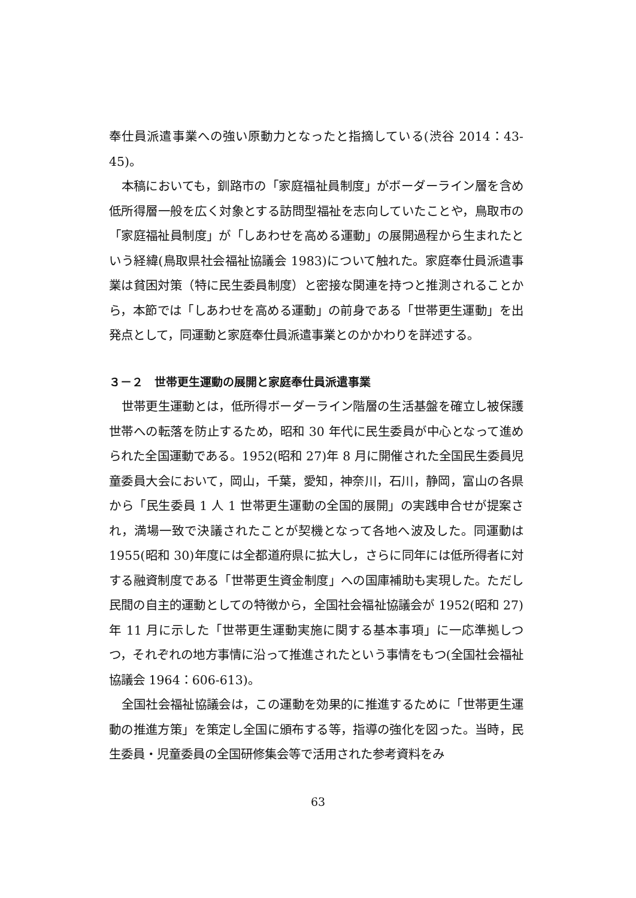奉仕員派遣事業への強い原動力となったと指摘している(渋谷 2014：43-45)。
本稿においても，釧路市の「家庭福祉員制度」がボーダーライン層を含め低所得層一般を広く対象とする訪問型福祉を志向していたことや，鳥取市の「家庭福祉員制度」が「しあわせを高める運動」の展開過程から生まれたという経緯(鳥取県社会福祉協議会 1983)について触れた。家庭奉仕員派遣事業は貧困対策（特に民生委員制度）と密接な関連を持つと推測されることから，本節では「しあわせを高める運動」の前身である「世帯更生運動」を出発点として，同運動と家庭奉仕員派遣事業とのかかわりを詳述する。
３－２　世帯更生運動の展開と家庭奉仕員派遣事業
世帯更生運動とは，低所得ボーダーライン階層の生活基盤を確立し被保護世帯への転落を防止するため，昭和 30 年代に民生委員が中心となって進められた全国運動である。1952(昭和 27)年 8 月に開催された全国民生委員児童委員大会において，岡山，千葉，愛知，神奈川，石川，静岡，富山の各県から「民生委員 1 人 1 世帯更生運動の全国的展開」の実践申合せが提案され，満場一致で決議されたことが契機となって各地へ波及した。同運動は 1955(昭和 30)年度には全都道府県に拡大し，さらに同年には低所得者に対する融資制度である「世帯更生資金制度」への国庫補助も実現した。ただし民間の自主的運動としての特徴から，全国社会福祉協議会が 1952(昭和 27)年 11 月に示した「世帯更生運動実施に関する基本事項」に一応準拠しつつ，それぞれの地方事情に沿って推進されたという事情をもつ(全国社会福祉協議会 1964：606-613)。
全国社会福祉協議会は，この運動を効果的に推進するために「世帯更生運動の推進方策」を策定し全国に頒布する等，指導の強化を図った。当時，民生委員・児童委員の全国研修集会等で活用された参考資料をみ
63